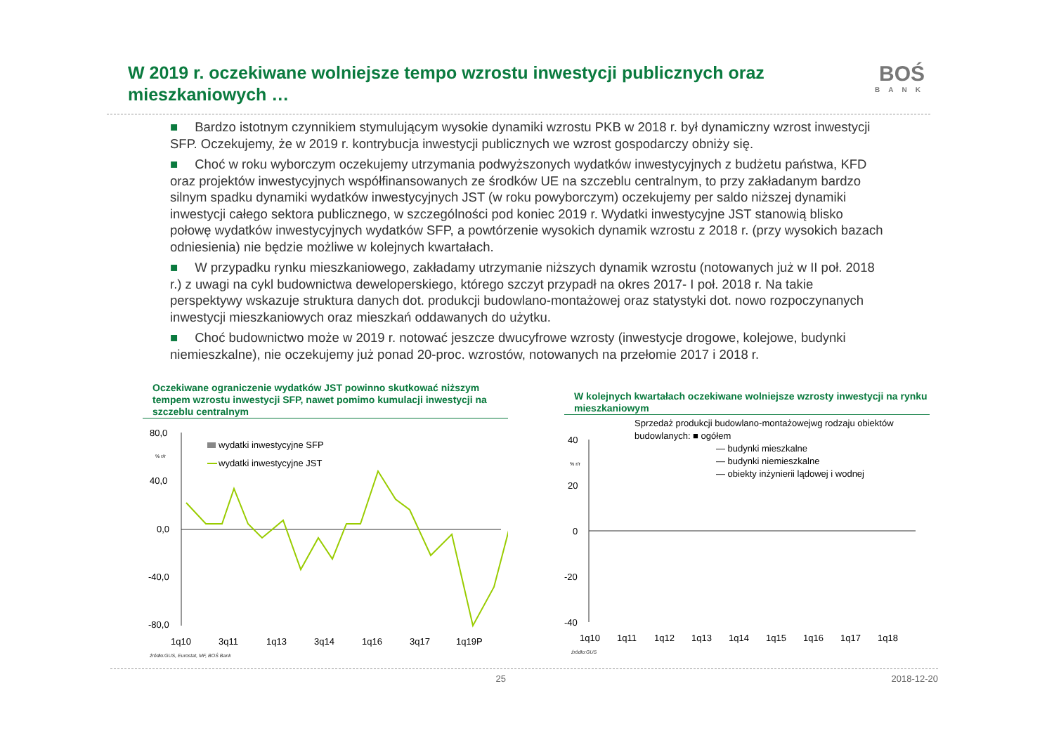W 2019 r. oczekiwane wolniejsze tempo wzrostu inwestycji publicznych oraz mieszkaniowych …
BOŚ
BANK
■ Bardzo istotnym czynnikiem stymulującym wysokie dynamiki wzrostu PKB w 2018 r. był dynamiczny wzrost inwestycji SFP. Oczekujemy, że w 2019 r. kontrybucja inwestycji publicznych we wzrost gospodarczy obniży się.
■ Choć w roku wyborczym oczekujemy utrzymania podwyższonych wydatków inwestycyjnych z budżetu państwa, KFD oraz projektów inwestycyjnych współfinansowanych ze środków UE na szczeblu centralnym, to przy zakładanym bardzo silnym spadku dynamiki wydatków inwestycyjnych JST (w roku powyborczym) oczekujemy per saldo niższej dynamiki inwestycji całego sektora publicznego, w szczególności pod koniec 2019 r. Wydatki inwestycyjne JST stanowią blisko połowę wydatków inwestycyjnych wydatków SFP, a powtórzenie wysokich dynamik wzrostu z 2018 r. (przy wysokich bazach odniesienia) nie będzie możliwe w kolejnych kwartałach.
■ W przypadku rynku mieszkaniowego, zakładamy utrzymanie niższych dynamik wzrostu (notowanych już w II poł. 2018 r.) z uwagi na cykl budownictwa deweloperskiego, którego szczyt przypadł na okres 2017- I poł. 2018 r. Na takie perspektywy wskazuje struktura danych dot. produkcji budowlano-montażowej oraz statystyki dot. nowo rozpoczynanych inwestycji mieszkaniowych oraz mieszkań oddawanych do użytku.
■ Choć budownictwo może w 2019 r. notować jeszcze dwucyfrowe wzrosty (inwestycje drogowe, kolejowe, budynki niemieszkalne), nie oczekujemy już ponad 20-proc. wzrostów, notowanych na przełomie 2017 i 2018 r.
Oczekiwane ograniczenie wydatków JST powinno skutkować niższym tempem wzrostu inwestycji SFP, nawet pomimo kumulacji inwestycji na szczeblu centralnym
80,0
40,0
0,0
-40,0
-80,0
% r/r
wydatki inwestycyjne SFP
wydatki inwestycyjne JST
1q10
3q11
1q13
3q14
1q16
3q17
1q19P
źródło:GUS, Eurostat, MF, BOŚ Bank
W kolejnych kwartałach oczekiwane wolniejsze wzrosty inwestycji na rynku mieszkaniowym
Sprzedaż produkcji budowlano-montażowejwg rodzaju obiektów
budowlanych: ■ ogółem
— budynki mieszkalne
— budynki niemieszkalne
— obiekty inżynierii lądowej i wodnej
40
20
0
-20
-40
% r/r
1q10
1q11
1q12
1q13
1q14
1q15
1q16
1q17
1q18
źródło:GUS
25 2018-12-20